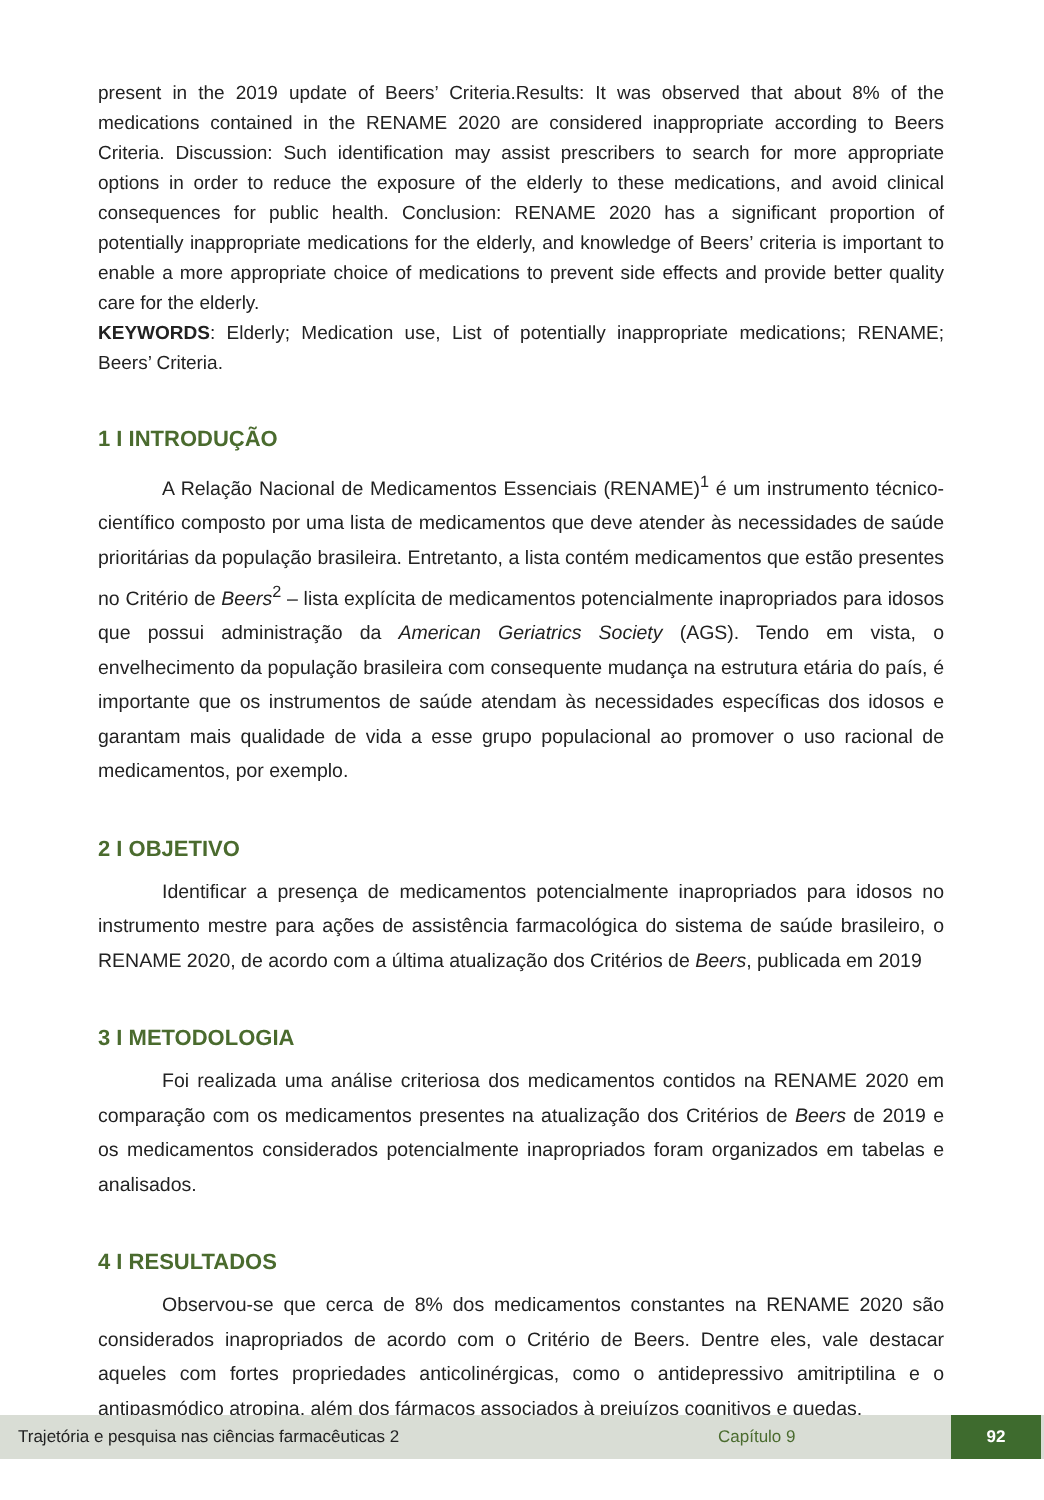present in the 2019 update of Beers’ Criteria.Results: It was observed that about 8% of the medications contained in the RENAME 2020 are considered inappropriate according to Beers Criteria. Discussion: Such identification may assist prescribers to search for more appropriate options in order to reduce the exposure of the elderly to these medications, and avoid clinical consequences for public health. Conclusion: RENAME 2020 has a significant proportion of potentially inappropriate medications for the elderly, and knowledge of Beers’ criteria is important to enable a more appropriate choice of medications to prevent side effects and provide better quality care for the elderly.
KEYWORDS: Elderly; Medication use, List of potentially inappropriate medications; RENAME; Beers’ Criteria.
1 I INTRODUÇÃO
A Relação Nacional de Medicamentos Essenciais (RENAME)<sup>1</sup> é um instrumento técnico-científico composto por uma lista de medicamentos que deve atender às necessidades de saúde prioritárias da população brasileira. Entretanto, a lista contém medicamentos que estão presentes no Critério de Beers<sup>2</sup> – lista explícita de medicamentos potencialmente inapropriados para idosos que possui administração da American Geriatrics Society (AGS). Tendo em vista, o envelhecimento da população brasileira com consequente mudança na estrutura etária do país, é importante que os instrumentos de saúde atendam às necessidades específicas dos idosos e garantam mais qualidade de vida a esse grupo populacional ao promover o uso racional de medicamentos, por exemplo.
2 I OBJETIVO
Identificar a presença de medicamentos potencialmente inapropriados para idosos no instrumento mestre para ações de assistência farmacológica do sistema de saúde brasileiro, o RENAME 2020, de acordo com a última atualização dos Critérios de Beers, publicada em 2019
3 I METODOLOGIA
Foi realizada uma análise criteriosa dos medicamentos contidos na RENAME 2020 em comparação com os medicamentos presentes na atualização dos Critérios de Beers de 2019 e os medicamentos considerados potencialmente inapropriados foram organizados em tabelas e analisados.
4 I RESULTADOS
Observou-se que cerca de 8% dos medicamentos constantes na RENAME 2020 são considerados inapropriados de acordo com o Critério de Beers. Dentre eles, vale destacar aqueles com fortes propriedades anticolinérgicas, como o antidepressivo amitriptilina e o antipasmódico atropina, além dos fármacos associados à prejuízos cognitivos e quedas,
Trajetória e pesquisa nas ciências farmacêuticas 2 Capítulo 9 92